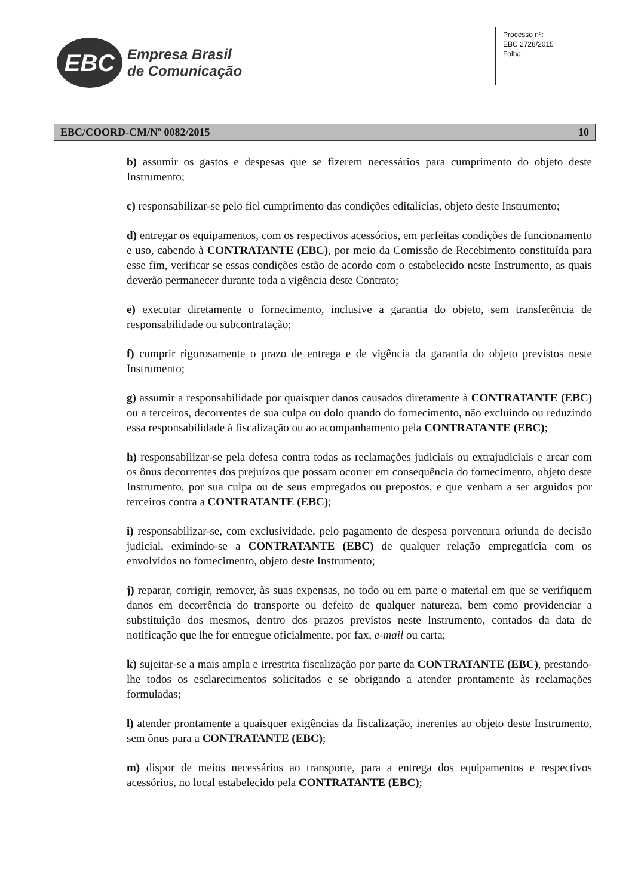EBC
Empresa Brasil
de Comunicação
Processo nº:
EBC 2728/2015
Folha:
EBC/COORD-CM/Nº 0082/2015 10
b) assumir os gastos e despesas que se fizerem necessários para cumprimento do objeto deste Instrumento;
c) responsabilizar-se pelo fiel cumprimento das condições editalícias, objeto deste Instrumento;
d) entregar os equipamentos, com os respectivos acessórios, em perfeitas condições de funcionamento e uso, cabendo à CONTRATANTE (EBC), por meio da Comissão de Recebimento constituída para esse fim, verificar se essas condições estão de acordo com o estabelecido neste Instrumento, as quais deverão permanecer durante toda a vigência deste Contrato;
e) executar diretamente o fornecimento, inclusive a garantia do objeto, sem transferência de responsabilidade ou subcontratação;
f) cumprir rigorosamente o prazo de entrega e de vigência da garantia do objeto previstos neste Instrumento;
g) assumir a responsabilidade por quaisquer danos causados diretamente à CONTRATANTE (EBC) ou a terceiros, decorrentes de sua culpa ou dolo quando do fornecimento, não excluindo ou reduzindo essa responsabilidade à fiscalização ou ao acompanhamento pela CONTRATANTE (EBC);
h) responsabilizar-se pela defesa contra todas as reclamações judiciais ou extrajudiciais e arcar com os ônus decorrentes dos prejuízos que possam ocorrer em consequência do fornecimento, objeto deste Instrumento, por sua culpa ou de seus empregados ou prepostos, e que venham a ser arguidos por terceiros contra a CONTRATANTE (EBC);
i) responsabilizar-se, com exclusividade, pelo pagamento de despesa porventura oriunda de decisão judicial, eximindo-se a CONTRATANTE (EBC) de qualquer relação empregatícia com os envolvidos no fornecimento, objeto deste Instrumento;
j) reparar, corrigir, remover, às suas expensas, no todo ou em parte o material em que se verifiquem danos em decorrência do transporte ou defeito de qualquer natureza, bem como providenciar a substituição dos mesmos, dentro dos prazos previstos neste Instrumento, contados da data de notificação que lhe for entregue oficialmente, por fax, e-mail ou carta;
k) sujeitar-se a mais ampla e irrestrita fiscalização por parte da CONTRATANTE (EBC), prestando-lhe todos os esclarecimentos solicitados e se obrigando a atender prontamente às reclamações formuladas;
l) atender prontamente a quaisquer exigências da fiscalização, inerentes ao objeto deste Instrumento, sem ônus para a CONTRATANTE (EBC);
m) dispor de meios necessários ao transporte, para a entrega dos equipamentos e respectivos acessórios, no local estabelecido pela CONTRATANTE (EBC);